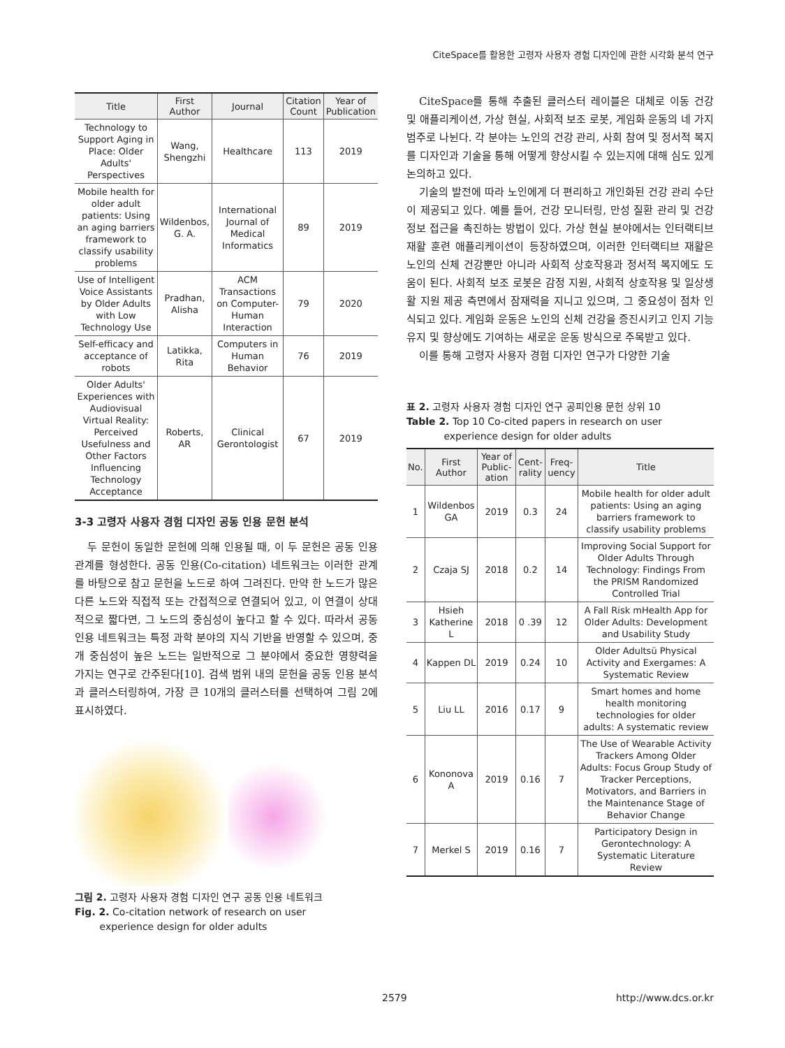CiteSpace를 활용한 고령자 사용자 경험 디자인에 관한 시각화 분석 연구
| Title | First Author | Journal | Citation Count | Year of Publication |
| --- | --- | --- | --- | --- |
| Technology to Support Aging in Place: Older Adults' Perspectives | Wang, Shengzhi | Healthcare | 113 | 2019 |
| Mobile health for older adult patients: Using an aging barriers framework to classify usability problems | Wildenbos, G. A. | International Journal of Medical Informatics | 89 | 2019 |
| Use of Intelligent Voice Assistants by Older Adults with Low Technology Use | Pradhan, Alisha | ACM Transactions on Computer-Human Interaction | 79 | 2020 |
| Self-efficacy and acceptance of robots | Latikka, Rita | Computers in Human Behavior | 76 | 2019 |
| Older Adults' Experiences with Audiovisual Virtual Reality: Perceived Usefulness and Other Factors Influencing Technology Acceptance | Roberts, AR | Clinical Gerontologist | 67 | 2019 |
3-3 고령자 사용자 경험 디자인 공동 인용 문헌 분석
두 문헌이 동일한 문헌에 의해 인용될 때, 이 두 문헌은 공동 인용 관계를 형성한다. 공동 인용(Co-citation) 네트워크는 이러한 관계를 바탕으로 참고 문헌을 노드로 하여 그려진다. 만약 한 노드가 많은 다른 노드와 직접적 또는 간접적으로 연결되어 있고, 이 연결이 상대적으로 짧다면, 그 노드의 중심성이 높다고 할 수 있다. 따라서 공동 인용 네트워크는 특정 과학 분야의 지식 기반을 반영할 수 있으며, 중개 중심성이 높은 노드는 일반적으로 그 분야에서 중요한 영향력을 가지는 연구로 간주된다[10]. 검색 범위 내의 문헌을 공동 인용 분석과 클러스터링하여, 가장 큰 10개의 클러스터를 선택하여 그림 2에 표시하였다.
그림 2. 고령자 사용자 경험 디자인 연구 공동 인용 네트워크
Fig. 2. Co-citation network of research on user
experience design for older adults
CiteSpace를 통해 추출된 클러스터 레이블은 대체로 이동 건강 및 애플리케이션, 가상 현실, 사회적 보조 로봇, 게임화 운동의 네 가지 범주로 나뉜다. 각 분야는 노인의 건강 관리, 사회 참여 및 정서적 복지를 디자인과 기술을 통해 어떻게 향상시킬 수 있는지에 대해 심도 있게 논의하고 있다.
기술의 발전에 따라 노인에게 더 편리하고 개인화된 건강 관리 수단이 제공되고 있다. 예를 들어, 건강 모니터링, 만성 질환 관리 및 건강 정보 접근을 촉진하는 방법이 있다. 가상 현실 분야에서는 인터랙티브 재활 훈련 애플리케이션이 등장하였으며, 이러한 인터랙티브 재활은 노인의 신체 건강뿐만 아니라 사회적 상호작용과 정서적 복지에도 도움이 된다. 사회적 보조 로봇은 감정 지원, 사회적 상호작용 및 일상생활 지원 제공 측면에서 잠재력을 지니고 있으며, 그 중요성이 점차 인식되고 있다. 게임화 운동은 노인의 신체 건강을 증진시키고 인지 기능 유지 및 향상에도 기여하는 새로운 운동 방식으로 주목받고 있다.
이를 통해 고령자 사용자 경험 디자인 연구가 다양한 기술
표 2. 고령자 사용자 경험 디자인 연구 공피인용 문헌 상위 10
Table 2. Top 10 Co-cited papers in research on user
experience design for older adults
| No. | First Author | Year of Public-ation | Cent-rality | Freq-uency | Title |
| --- | --- | --- | --- | --- | --- |
| 1 | Wildenbos GA | 2019 | 0.3 | 24 | Mobile health for older adult patients: Using an aging barriers framework to classify usability problems |
| 2 | Czaja SJ | 2018 | 0.2 | 14 | Improving Social Support for Older Adults Through Technology: Findings From the PRISM Randomized Controlled Trial |
| 3 | Hsieh Katherine L | 2018 | 0 .39 | 12 | A Fall Risk mHealth App for Older Adults: Development and Usability Study |
| 4 | Kappen DL | 2019 | 0.24 | 10 | Older Adultsü Physical Activity and Exergames: A Systematic Review |
| 5 | Liu LL | 2016 | 0.17 | 9 | Smart homes and home health monitoring technologies for older adults: A systematic review |
| 6 | Kononova A | 2019 | 0.16 | 7 | The Use of Wearable Activity Trackers Among Older Adults: Focus Group Study of Tracker Perceptions, Motivators, and Barriers in the Maintenance Stage of Behavior Change |
| 7 | Merkel S | 2019 | 0.16 | 7 | Participatory Design in Gerontechnology: A Systematic Literature Review |
2579 http://www.dcs.or.kr